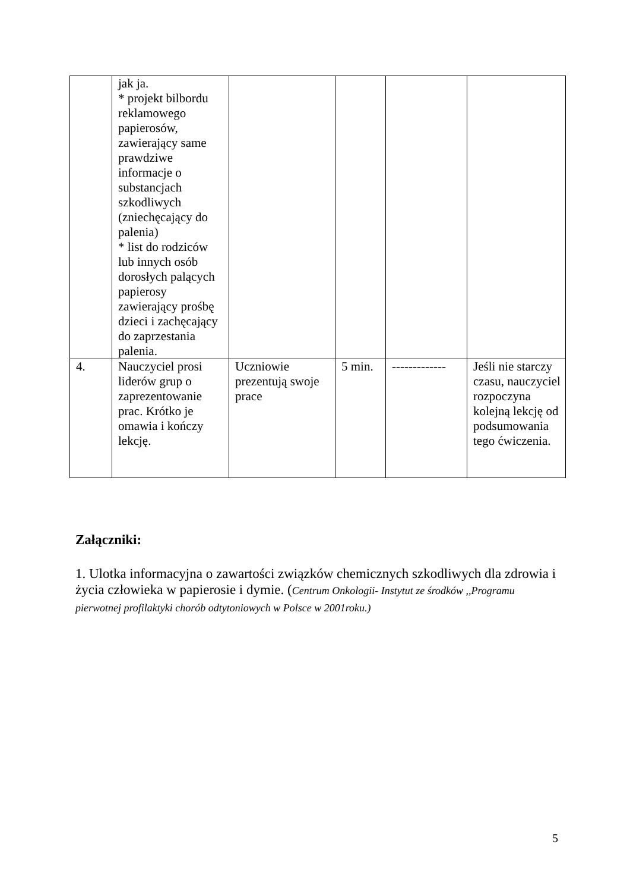| | jak ja. * projekt bilbordu reklamowego papierosów, zawierający same prawdziwe informacje o substancjach szkodliwych (zniechęcający do palenia) * list do rodziców lub innych osób dorosłych palących papierosy zawierający prośbę dzieci i zachęcający do zaprzestania palenia. | | | | |
| 4. | Nauczyciel prosi liderów grup o zaprezentowanie prac. Krótko je omawia i kończy lekcję. | Uczniowie prezentują swoje prace | 5 min. | ------------- | Jeśli nie starczy czasu, nauczyciel rozpoczyna kolejną lekcję od podsumowania tego ćwiczenia. |
Załączniki:
1. Ulotka informacyjna o zawartości związków chemicznych szkodliwych dla zdrowia i życia człowieka w papierosie i dymie. (Centrum Onkologii- Instytut ze środków ,,Programu pierwotnej profilaktyki chorób odtytoniowych w Polsce w 2001roku.)
5